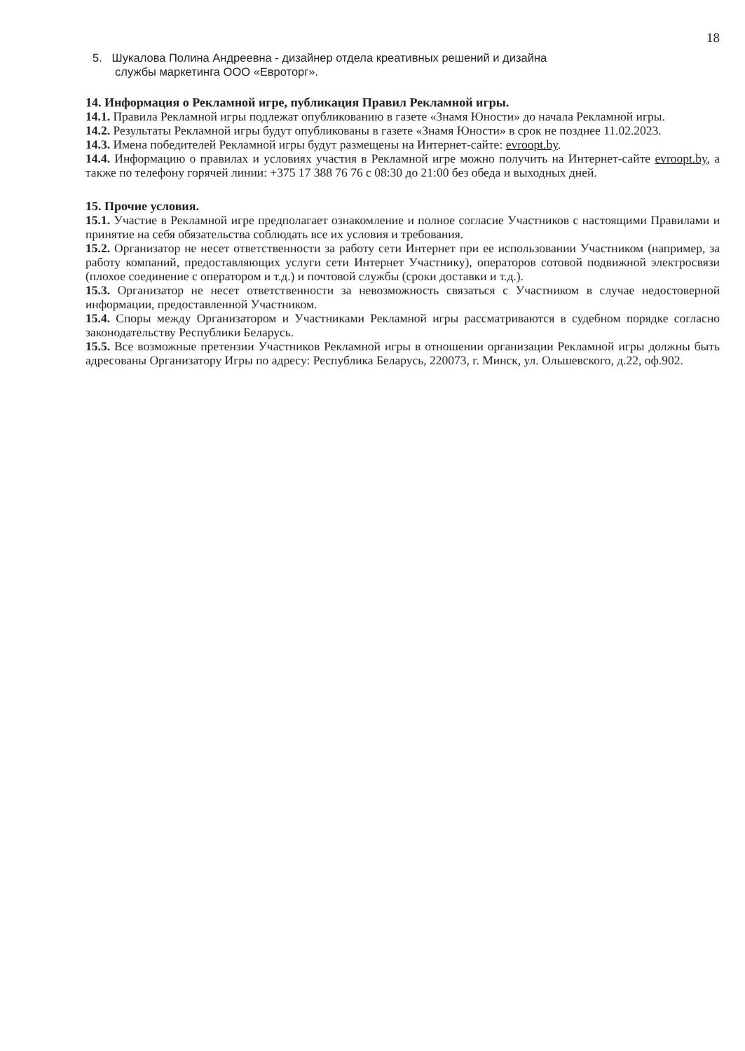18
5. Шукалова Полина Андреевна - дизайнер отдела креативных решений и дизайна
службы маркетинга ООО «Евроторг».
14. Информация о Рекламной игре, публикация Правил Рекламной игры.
14.1. Правила Рекламной игры подлежат опубликованию в газете «Знамя Юности» до начала Рекламной игры.
14.2. Результаты Рекламной игры будут опубликованы в газете «Знамя Юности» в срок не позднее 11.02.2023.
14.3. Имена победителей Рекламной игры будут размещены на Интернет-сайте: evroopt.by.
14.4. Информацию о правилах и условиях участия в Рекламной игре можно получить на Интернет-сайте evroopt.by, а также по телефону горячей линии: +375 17 388 76 76 с 08:30 до 21:00 без обеда и выходных дней.
15. Прочие условия.
15.1. Участие в Рекламной игре предполагает ознакомление и полное согласие Участников с настоящими Правилами и принятие на себя обязательства соблюдать все их условия и требования.
15.2. Организатор не несет ответственности за работу сети Интернет при ее использовании Участником (например, за работу компаний, предоставляющих услуги сети Интернет Участнику), операторов сотовой подвижной электросвязи (плохое соединение с оператором и т.д.) и почтовой службы (сроки доставки и т.д.).
15.3. Организатор не несет ответственности за невозможность связаться с Участником в случае недостоверной информации, предоставленной Участником.
15.4. Споры между Организатором и Участниками Рекламной игры рассматриваются в судебном порядке согласно законодательству Республики Беларусь.
15.5. Все возможные претензии Участников Рекламной игры в отношении организации Рекламной игры должны быть адресованы Организатору Игры по адресу: Республика Беларусь, 220073, г. Минск, ул. Ольшевского, д.22, оф.902.